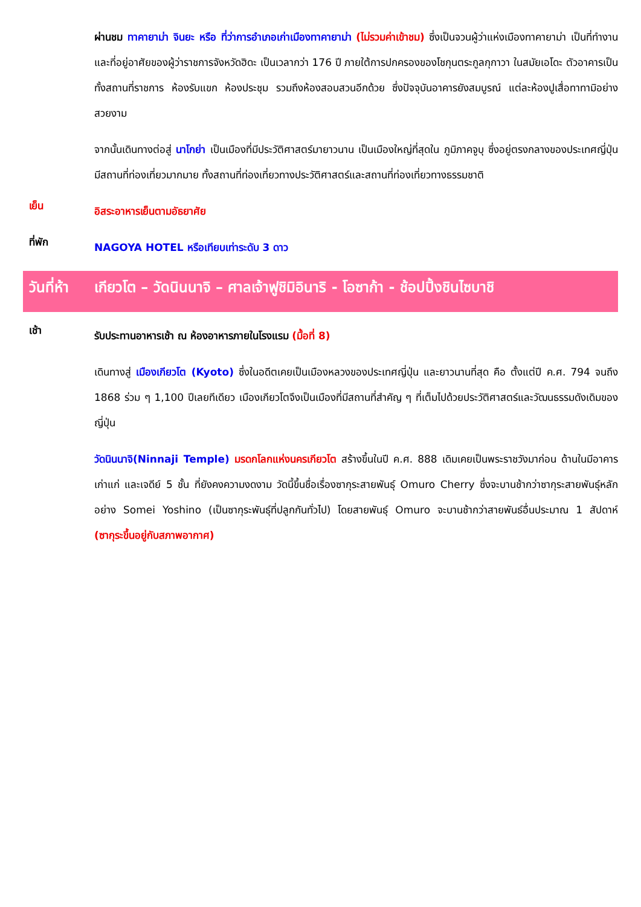ผ่านชม ทาคายาม่า จินยะ หรือ ที่ว่าการอำเภอเก่าเมืองทาคายาม่า (ไม่รวมค่าเข้าชม) ซึ่งเป็นจวนผู้ว่าแห่งเมืองทาคายาม่า เป็นที่ทำงานและที่อยู่อาศัยของผู้ว่าราชการจังหวัดฮิดะ เป็นเวลากว่า 176 ปี ภายใต้การปกครองของโชกุนตระกูลกุกาวา ในสมัยเอโดะ ตัวอาคารเป็นทั้งสถานที่ราชการ ห้องรับแขก ห้องประชุม รวมถึงห้องสอบสวนอีกด้วย ซึ่งปัจจุบันอาคารยังสมบูรณ์ แต่ละห้องปูเสื่อทาทามิอย่างสวยงาม
จากนั้นเดินทางต่อสู่ นาโกย่า เป็นเมืองที่มีประวัติศาสตร์มายาวนาน เป็นเมืองใหญ่ที่สุดใน ภูมิภาคจูบุ ซึ่งอยู่ตรงกลางของประเทศญี่ปุ่น มีสถานที่ท่องเที่ยวมากมาย ทั้งสถานที่ท่องเที่ยวทางประวัติศาสตร์และสถานที่ท่องเที่ยวทางธรรมชาติ
เย็น
อิสระอาหารเย็นตามอัธยาศัย
ที่พัก
NAGOYA HOTEL หรือเทียบเท่าระดับ 3 ดาว
วันที่ห้า
เกียวโต – วัดนินนาจิ – ศาลเจ้าฟูชิมิอินาริ - โอซาก้า - ช้อปปิ้งชินไซบาชิ
เช้า
รับประทานอาหารเช้า ณ ห้องอาหารภายในโรงแรม (มื้อที่ 8)
เดินทางสู่ เมืองเกียวโต (Kyoto) ซึ่งในอดีตเคยเป็นเมืองหลวงของประเทศญี่ปุ่น และยาวนานที่สุด คือ ตั้งแต่ปี ค.ศ. 794 จนถึง 1868 ร่วม ๆ 1,100 ปีเลยทีเดียว เมืองเกียวโตจึงเป็นเมืองที่มีสถานที่สำคัญ ๆ ที่เต็มไปด้วยประวัติศาสตร์และวัฒนธรรมดังเดิมของญี่ปุ่น
วัดนินนาจิ(Ninnaji Temple) มรดกโลกแห่งนครเกียวโต สร้างขึ้นในปี ค.ศ. 888 เดิมเคยเป็นพระราชวังมาก่อน ด้านในมีอาคารเก่าแก่ และเจดีย์ 5 ชั้น ที่ยังคงความงดงาม วัดนี้ขึ้นชื่อเรื่องซากุระสายพันธุ์ Omuro Cherry ซึ่งจะบานช้ากว่าซากุระสายพันธุ์หลักอย่าง Somei Yoshino (เป็นซากุระพันธุ์ที่ปลูกกันทั่วไป) โดยสายพันธุ์ Omuro จะบานช้ากว่าสายพันธ์อื่นประมาณ 1 สัปดาห์ (ซากุระขึ้นอยู่กับสภาพอากาศ)